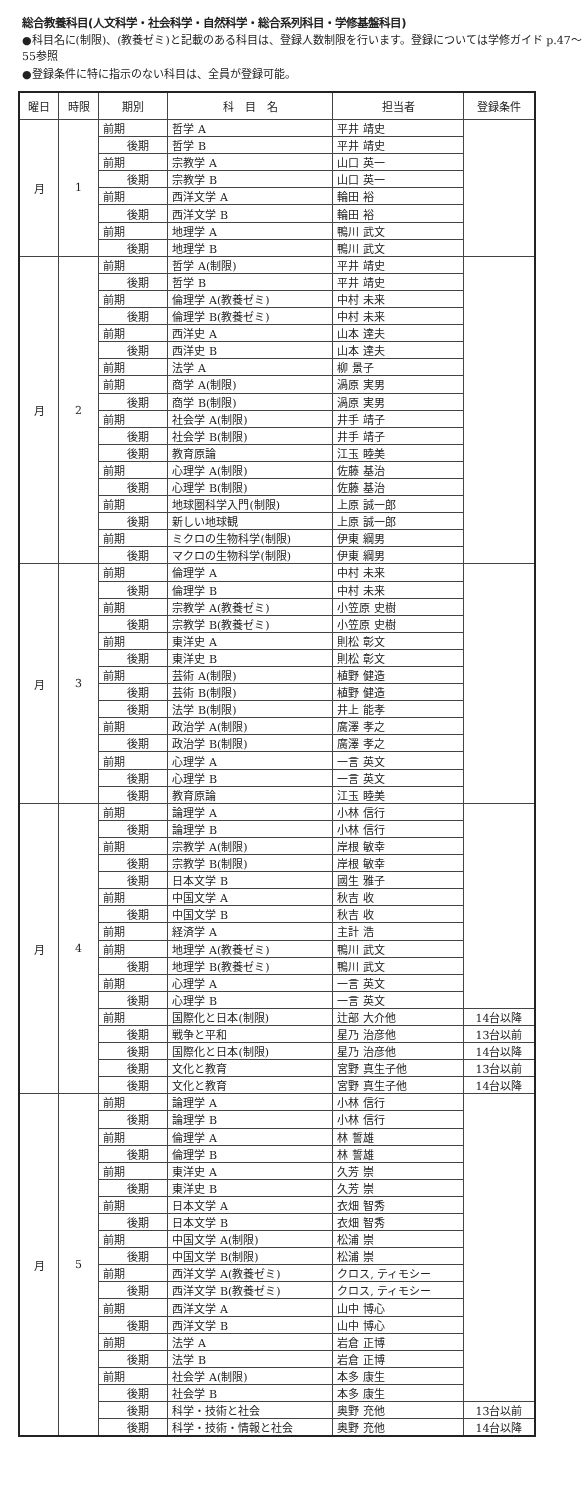総合教養科目(人文科学・社会科学・自然科学・総合系列科目・学修基盤科目)
●科目名に(制限)、(教養ゼミ)と記載のある科目は、登録人数制限を行います。登録については学修ガイド p.47〜55参照
●登録条件に特に指示のない科目は、全員が登録可能。
| 曜日 | 時限 | 期別 | 科 目 名 | 担当者 | 登録条件 |
| --- | --- | --- | --- | --- | --- |
| 月 | 1 | 前期 | 哲学 A | 平井 靖史 | |
| | | 後期 | 哲学 B | 平井 靖史 | |
| | | 前期 | 宗教学 A | 山口 英一 | |
| | | 後期 | 宗教学 B | 山口 英一 | |
| | | 前期 | 西洋文学 A | 輪田 裕 | |
| | | 後期 | 西洋文学 B | 輪田 裕 | |
| | | 前期 | 地理学 A | 鴨川 武文 | |
| | | 後期 | 地理学 B | 鴨川 武文 | |
| 月 | 2 | 前期 | 哲学 A(制限) | 平井 靖史 | |
| | | 後期 | 哲学 B | 平井 靖史 | |
| | | 前期 | 倫理学 A(教養ゼミ) | 中村 未来 | |
| | | 後期 | 倫理学 B(教養ゼミ) | 中村 未来 | |
| | | 前期 | 西洋史 A | 山本 達夫 | |
| | | 後期 | 西洋史 B | 山本 達夫 | |
| | | 前期 | 法学 A | 柳 景子 | |
| | | 前期 | 商学 A(制限) | 渦原 実男 | |
| | | 後期 | 商学 B(制限) | 渦原 実男 | |
| | | 前期 | 社会学 A(制限) | 井手 靖子 | |
| | | 後期 | 社会学 B(制限) | 井手 靖子 | |
| | | 後期 | 教育原論 | 江玉 睦美 | |
| | | 前期 | 心理学 A(制限) | 佐藤 基治 | |
| | | 後期 | 心理学 B(制限) | 佐藤 基治 | |
| | | 前期 | 地球圏科学入門(制限) | 上原 誠一郎 | |
| | | 後期 | 新しい地球観 | 上原 誠一郎 | |
| | | 前期 | ミクロの生物科学(制限) | 伊東 綱男 | |
| | | 後期 | マクロの生物科学(制限) | 伊東 綱男 | |
| 月 | 3 | 前期 | 倫理学 A | 中村 未来 | |
| | | 後期 | 倫理学 B | 中村 未来 | |
| | | 前期 | 宗教学 A(教養ゼミ) | 小笠原 史樹 | |
| | | 後期 | 宗教学 B(教養ゼミ) | 小笠原 史樹 | |
| | | 前期 | 東洋史 A | 則松 彰文 | |
| | | 後期 | 東洋史 B | 則松 彰文 | |
| | | 前期 | 芸術 A(制限) | 植野 健造 | |
| | | 後期 | 芸術 B(制限) | 植野 健造 | |
| | | 後期 | 法学 B(制限) | 井上 能孝 | |
| | | 前期 | 政治学 A(制限) | 廣澤 孝之 | |
| | | 後期 | 政治学 B(制限) | 廣澤 孝之 | |
| | | 前期 | 心理学 A | 一言 英文 | |
| | | 後期 | 心理学 B | 一言 英文 | |
| | | 後期 | 教育原論 | 江玉 睦美 | |
| 月 | 4 | 前期 | 論理学 A | 小林 信行 | |
| | | 後期 | 論理学 B | 小林 信行 | |
| | | 前期 | 宗教学 A(制限) | 岸根 敏幸 | |
| | | 後期 | 宗教学 B(制限) | 岸根 敏幸 | |
| | | 後期 | 日本文学 B | 國生 雅子 | |
| | | 前期 | 中国文学 A | 秋吉 收 | |
| | | 後期 | 中国文学 B | 秋吉 收 | |
| | | 前期 | 経済学 A | 主計 浩 | |
| | | 前期 | 地理学 A(教養ゼミ) | 鴨川 武文 | |
| | | 後期 | 地理学 B(教養ゼミ) | 鴨川 武文 | |
| | | 前期 | 心理学 A | 一言 英文 | |
| | | 後期 | 心理学 B | 一言 英文 | |
| | | 前期 | 国際化と日本(制限) | 辻部 大介他 | 14台以降 |
| | | 後期 | 戦争と平和 | 星乃 治彦他 | 13台以前 |
| | | 後期 | 国際化と日本(制限) | 星乃 治彦他 | 14台以降 |
| | | 後期 | 文化と教育 | 宮野 真生子他 | 13台以前 |
| | | 後期 | 文化と教育 | 宮野 真生子他 | 14台以降 |
| 月 | 5 | 前期 | 論理学 A | 小林 信行 | |
| | | 後期 | 論理学 B | 小林 信行 | |
| | | 前期 | 倫理学 A | 林 誓雄 | |
| | | 後期 | 倫理学 B | 林 誓雄 | |
| | | 前期 | 東洋史 A | 久芳 崇 | |
| | | 後期 | 東洋史 B | 久芳 崇 | |
| | | 前期 | 日本文学 A | 衣畑 智秀 | |
| | | 後期 | 日本文学 B | 衣畑 智秀 | |
| | | 前期 | 中国文学 A(制限) | 松浦 崇 | |
| | | 後期 | 中国文学 B(制限) | 松浦 崇 | |
| | | 前期 | 西洋文学 A(教養ゼミ) | クロス, ティモシー | |
| | | 後期 | 西洋文学 B(教養ゼミ) | クロス, ティモシー | |
| | | 前期 | 西洋文学 A | 山中 博心 | |
| | | 後期 | 西洋文学 B | 山中 博心 | |
| | | 前期 | 法学 A | 岩倉 正博 | |
| | | 後期 | 法学 B | 岩倉 正博 | |
| | | 前期 | 社会学 A(制限) | 本多 康生 | |
| | | 後期 | 社会学 B | 本多 康生 | |
| | | 後期 | 科学・技術と社会 | 奥野 充他 | 13台以前 |
| | | 後期 | 科学・技術・情報と社会 | 奥野 充他 | 14台以降 |